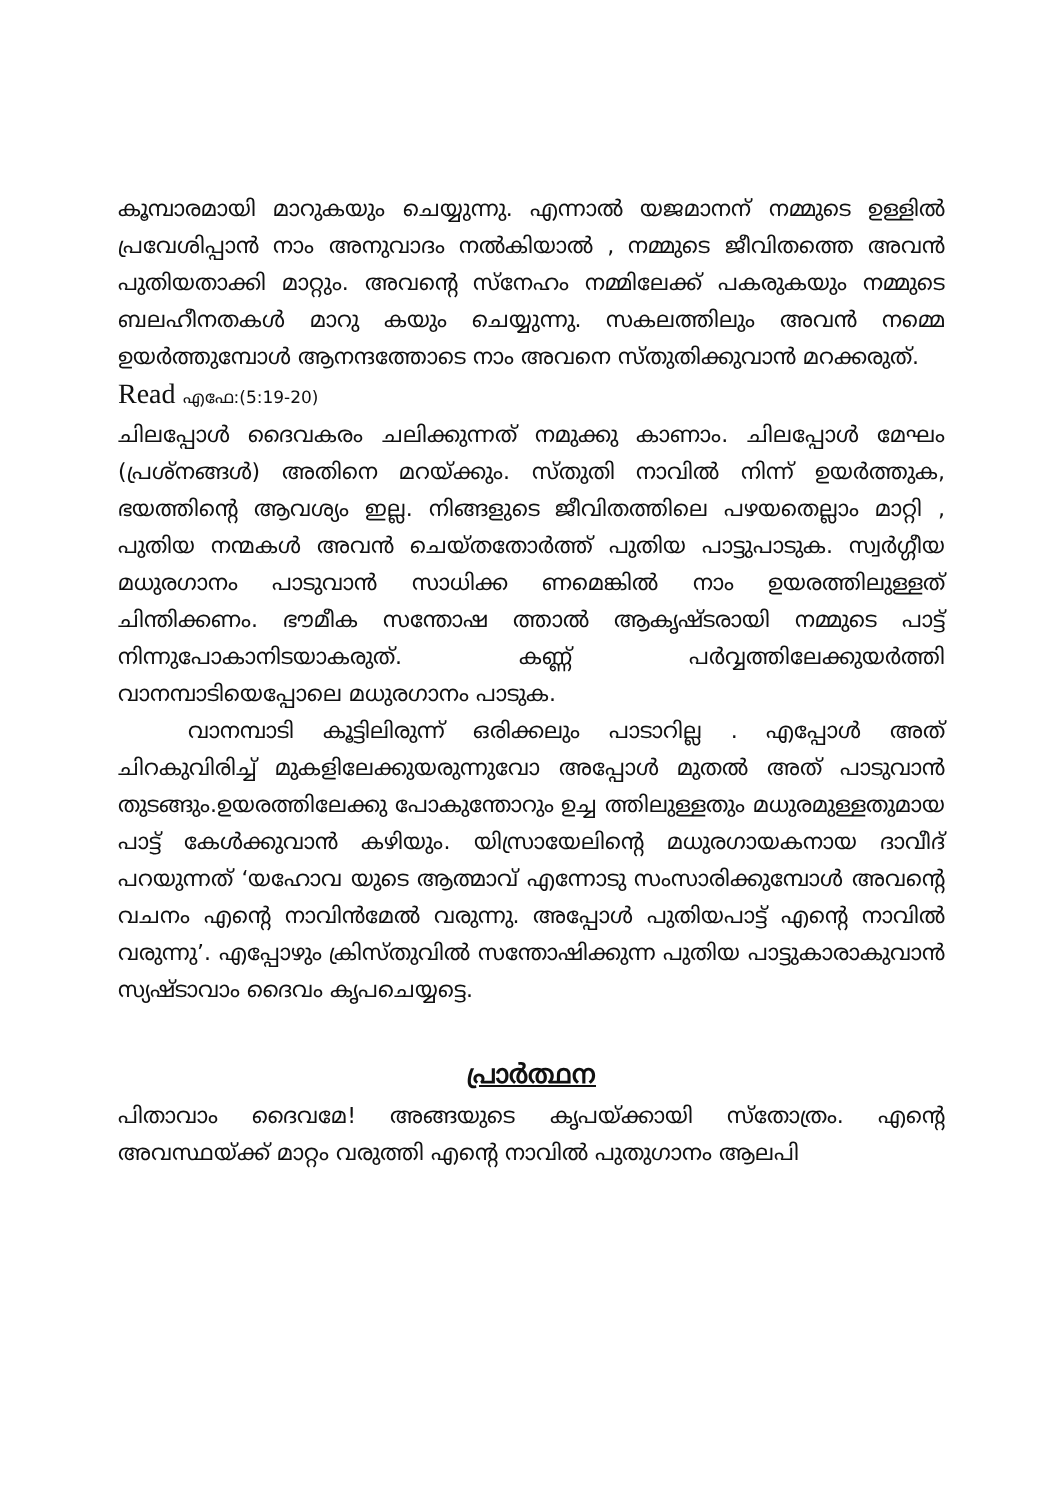കൂമ്പാരമായി മാറുകയും ചെയ്യുന്നു. എന്നാൽ യജമാനന് നമ്മുടെ ഉള്ളിൽ പ്രവേശിപ്പാൻ നാം അനുവാദം നൽകിയാൽ , നമ്മുടെ ജീവിതത്തെ അവൻ പുതിയതാക്കി മാറ്റും. അവന്റെ സ്നേഹം നമ്മിലേക്ക് പകരുകയും നമ്മുടെ ബലഹീനതകൾ മാറു കയും ചെയ്യുന്നു. സകലത്തിലും അവൻ നമ്മെ ഉയർത്തുമ്പോൾ ആനന്ദത്തോടെ നാം അവനെ സ്തുതിക്കുവാൻ മറക്കരുത്.
Read എഫേ:(5:19-20)
ചിലപ്പോൾ ദൈവകരം ചലിക്കുന്നത് നമുക്കു കാണാം. ചിലപ്പോൾ മേഘം (പ്രശ്നങ്ങൾ) അതിനെ മറയ്ക്കും. സ്തുതി നാവിൽ നിന്ന് ഉയർത്തുക, ഭയത്തിന്റെ ആവശ്യം ഇല്ല. നിങ്ങളുടെ ജീവിതത്തിലെ പഴയതെല്ലാം മാറ്റി , പുതിയ നന്മകൾ അവൻ ചെയ്തതോർത്ത് പുതിയ പാട്ടുപാടുക. സ്വർഗ്ഗീയ മധുരഗാനം പാടുവാൻ സാധിക്ക ണമെങ്കിൽ നാം ഉയരത്തിലുള്ളത് ചിന്തിക്കണം. ഭൗമീക സന്തോഷ ത്താൽ ആകൃഷ്ടരായി നമ്മുടെ പാട്ട് നിന്നുപോകാനിടയാകരുത്. കണ്ണ് പർവ്വത്തിലേക്കുയർത്തി വാനമ്പാടിയെപ്പോലെ മധുരഗാനം പാടുക.
വാനമ്പാടി കൂട്ടിലിരുന്ന് ഒരിക്കലും പാടാറില്ല . എപ്പോൾ അത് ചിറകുവിരിച്ച് മുകളിലേക്കുയരുന്നുവോ അപ്പോൾ മുതൽ അത് പാടുവാൻ തുടങ്ങും.ഉയരത്തിലേക്കു പോകുന്തോറും ഉച്ച ത്തിലുള്ളതും മധുരമുള്ളതുമായ പാട്ട് കേൾക്കുവാൻ കഴിയും. യിസ്രായേലിന്റെ മധുരഗായകനായ ദാവീദ് പറയുന്നത് ‘യഹോവ യുടെ ആത്മാവ് എന്നോടു സംസാരിക്കുമ്പോൾ അവന്റെ വചനം എന്റെ നാവിൻമേൽ വരുന്നു. അപ്പോൾ പുതിയപാട്ട് എന്റെ നാവിൽ വരുന്നു’. എപ്പോഴും ക്രിസ്തുവിൽ സന്തോഷിക്കുന്ന പുതിയ പാട്ടുകാരാകുവാൻ സ്യഷ്ടാവാം ദൈവം കൃപചെയ്യട്ടെ.
പ്രാർത്ഥന
പിതാവാം ദൈവമേ! അങ്ങയുടെ കൃപയ്ക്കായി സ്തോത്രം. എന്റെ അവസ്ഥയ്ക്ക് മാറ്റം വരുത്തി എന്റെ നാവിൽ പുതുഗാനം ആലപി